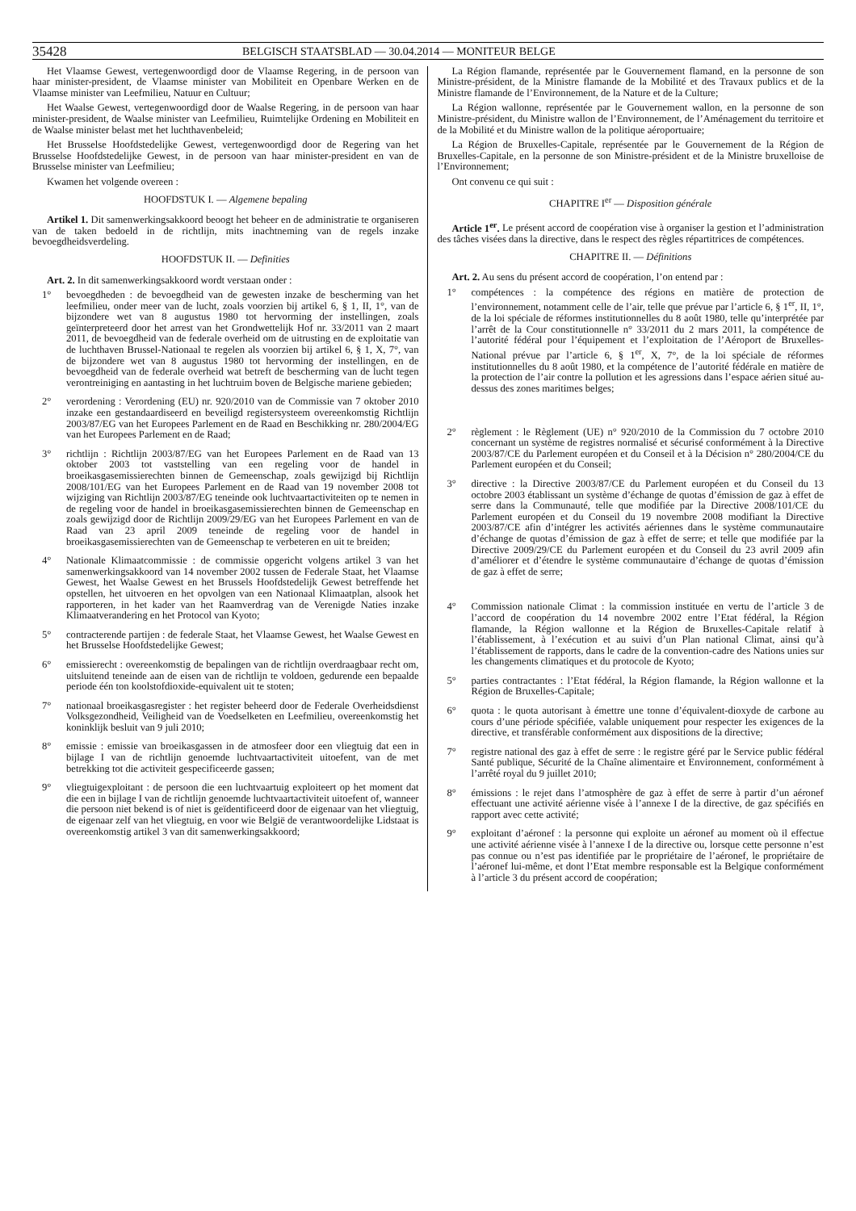35428 BELGISCH STAATSBLAD — 30.04.2014 — MONITEUR BELGE
Het Vlaamse Gewest, vertegenwoordigd door de Vlaamse Regering, in de persoon van haar minister-president, de Vlaamse minister van Mobiliteit en Openbare Werken en de Vlaamse minister van Leefmilieu, Natuur en Cultuur;
Het Waalse Gewest, vertegenwoordigd door de Waalse Regering, in de persoon van haar minister-president, de Waalse minister van Leefmilieu, Ruimtelijke Ordening en Mobiliteit en de Waalse minister belast met het luchthavenbeleid;
Het Brusselse Hoofdstedelijke Gewest, vertegenwoordigd door de Regering van het Brusselse Hoofdstedelijke Gewest, in de persoon van haar minister-president en van de Brusselse minister van Leefmilieu;
Kwamen het volgende overeen :
HOOFDSTUK I. — Algemene bepaling
Artikel 1. Dit samenwerkingsakkoord beoogt het beheer en de administratie te organiseren van de taken bedoeld in de richtlijn, mits inachtneming van de regels inzake bevoegdheidsverdeling.
HOOFDSTUK II. — Definities
Art. 2. In dit samenwerkingsakkoord wordt verstaan onder :
1° bevoegdheden : de bevoegdheid van de gewesten inzake de bescherming van het leefmilieu, onder meer van de lucht, zoals voorzien bij artikel 6, § 1, II, 1°, van de bijzondere wet van 8 augustus 1980 tot hervorming der instellingen, zoals geïnterpreteerd door het arrest van het Grondwettelijk Hof nr. 33/2011 van 2 maart 2011, de bevoegdheid van de federale overheid om de uitrusting en de exploitatie van de luchthaven Brussel-Nationaal te regelen als voorzien bij artikel 6, § 1, X, 7°, van de bijzondere wet van 8 augustus 1980 tot hervorming der instellingen, en de bevoegdheid van de federale overheid wat betreft de bescherming van de lucht tegen verontreiniging en aantasting in het luchtruim boven de Belgische mariene gebieden;
2° verordening : Verordening (EU) nr. 920/2010 van de Commissie van 7 oktober 2010 inzake een gestandaardiseerd en beveiligd registersysteem overeenkomstig Richtlijn 2003/87/EG van het Europees Parlement en de Raad en Beschikking nr. 280/2004/EG van het Europees Parlement en de Raad;
3° richtlijn : Richtlijn 2003/87/EG van het Europees Parlement en de Raad van 13 oktober 2003 tot vaststelling van een regeling voor de handel in broeikasgasemissierechten binnen de Gemeenschap, zoals gewijzigd bij Richtlijn 2008/101/EG van het Europees Parlement en de Raad van 19 november 2008 tot wijziging van Richtlijn 2003/87/EG teneinde ook luchtvaartactiviteiten op te nemen in de regeling voor de handel in broeikasgasemissierechten binnen de Gemeenschap en zoals gewijzigd door de Richtlijn 2009/29/EG van het Europees Parlement en van de Raad van 23 april 2009 teneinde de regeling voor de handel in broeikasgasemissierechten van de Gemeenschap te verbeteren en uit te breiden;
4° Nationale Klimaatcommissie : de commissie opgericht volgens artikel 3 van het samenwerkingsakkoord van 14 november 2002 tussen de Federale Staat, het Vlaamse Gewest, het Waalse Gewest en het Brussels Hoofdstedelijk Gewest betreffende het opstellen, het uitvoeren en het opvolgen van een Nationaal Klimaatplan, alsook het rapporteren, in het kader van het Raamverdrag van de Verenigde Naties inzake Klimaatverandering en het Protocol van Kyoto;
5° contracterende partijen : de federale Staat, het Vlaamse Gewest, het Waalse Gewest en het Brusselse Hoofdstedelijke Gewest;
6° emissierecht : overeenkomstig de bepalingen van de richtlijn overdraagbaar recht om, uitsluitend teneinde aan de eisen van de richtlijn te voldoen, gedurende een bepaalde periode één ton koolstofdioxide-equivalent uit te stoten;
7° nationaal broeikasgasregister : het register beheerd door de Federale Overheidsdienst Volksgezondheid, Veiligheid van de Voedselketen en Leefmilieu, overeenkomstig het koninklijk besluit van 9 juli 2010;
8° emissie : emissie van broeikasgassen in de atmosfeer door een vliegtuig dat een in bijlage I van de richtlijn genoemde luchtvaartactiviteit uitoefent, van de met betrekking tot die activiteit gespecificeerde gassen;
9° vliegtuigexploitant : de persoon die een luchtvaartuig exploiteert op het moment dat die een in bijlage I van de richtlijn genoemde luchtvaartactiviteit uitoefent of, wanneer die persoon niet bekend is of niet is geïdentificeerd door de eigenaar van het vliegtuig, de eigenaar zelf van het vliegtuig, en voor wie België de verantwoordelijke Lidstaat is overeenkomstig artikel 3 van dit samenwerkingsakkoord;
La Région flamande, représentée par le Gouvernement flamand, en la personne de son Ministre-président, de la Ministre flamande de la Mobilité et des Travaux publics et de la Ministre flamande de l’Environnement, de la Nature et de la Culture;
La Région wallonne, représentée par le Gouvernement wallon, en la personne de son Ministre-président, du Ministre wallon de l’Environnement, de l’Aménagement du territoire et de la Mobilité et du Ministre wallon de la politique aéroportuaire;
La Région de Bruxelles-Capitale, représentée par le Gouvernement de la Région de Bruxelles-Capitale, en la personne de son Ministre-président et de la Ministre bruxelloise de l’Environnement;
Ont convenu ce qui suit :
CHAPITRE I<sup>er</sup> — Disposition générale
Article 1<sup>er</sup>. Le présent accord de coopération vise à organiser la gestion et l’administration des tâches visées dans la directive, dans le respect des règles répartitrices de compétences.
CHAPITRE II. — Définitions
Art. 2. Au sens du présent accord de coopération, l’on entend par :
1° compétences : la compétence des régions en matière de protection de l’environnement, notamment celle de l’air, telle que prévue par l’article 6, § 1<sup>er</sup>, II, 1°, de la loi spéciale de réformes institutionnelles du 8 août 1980, telle qu’interprétée par l’arrêt de la Cour constitutionnelle n° 33/2011 du 2 mars 2011, la compétence de l’autorité fédéral pour l’équipement et l’exploitation de l’Aéroport de Bruxelles-National prévue par l’article 6, § 1<sup>er</sup>, X, 7°, de la loi spéciale de réformes institutionnelles du 8 août 1980, et la compétence de l’autorité fédérale en matière de la protection de l’air contre la pollution et les agressions dans l’espace aérien situé au-dessus des zones maritimes belges;
2° règlement : le Règlement (UE) n° 920/2010 de la Commission du 7 octobre 2010 concernant un système de registres normalisé et sécurisé conformément à la Directive 2003/87/CE du Parlement européen et du Conseil et à la Décision n° 280/2004/CE du Parlement européen et du Conseil;
3° directive : la Directive 2003/87/CE du Parlement européen et du Conseil du 13 octobre 2003 établissant un système d’échange de quotas d’émission de gaz à effet de serre dans la Communauté, telle que modifiée par la Directive 2008/101/CE du Parlement européen et du Conseil du 19 novembre 2008 modifiant la Directive 2003/87/CE afin d’intégrer les activités aériennes dans le système communautaire d’échange de quotas d’émission de gaz à effet de serre; et telle que modifiée par la Directive 2009/29/CE du Parlement européen et du Conseil du 23 avril 2009 afin d’améliorer et d’étendre le système communautaire d’échange de quotas d’émission de gaz à effet de serre;
4° Commission nationale Climat : la commission instituée en vertu de l’article 3 de l’accord de coopération du 14 novembre 2002 entre l’Etat fédéral, la Région flamande, la Région wallonne et la Région de Bruxelles-Capitale relatif à l’établissement, à l’exécution et au suivi d’un Plan national Climat, ainsi qu’à l’établissement de rapports, dans le cadre de la convention-cadre des Nations unies sur les changements climatiques et du protocole de Kyoto;
5° parties contractantes : l’Etat fédéral, la Région flamande, la Région wallonne et la Région de Bruxelles-Capitale;
6° quota : le quota autorisant à émettre une tonne d’équivalent-dioxyde de carbone au cours d’une période spécifiée, valable uniquement pour respecter les exigences de la directive, et transférable conformément aux dispositions de la directive;
7° registre national des gaz à effet de serre : le registre géré par le Service public fédéral Santé publique, Sécurité de la Chaîne alimentaire et Environnement, conformément à l’arrêté royal du 9 juillet 2010;
8° émissions : le rejet dans l’atmosphère de gaz à effet de serre à partir d’un aéronef effectuant une activité aérienne visée à l’annexe I de la directive, de gaz spécifiés en rapport avec cette activité;
9° exploitant d’aéronef : la personne qui exploite un aéronef au moment où il effectue une activité aérienne visée à l’annexe I de la directive ou, lorsque cette personne n’est pas connue ou n’est pas identifiée par le propriétaire de l’aéronef, le propriétaire de l’aéronef lui-même, et dont l’Etat membre responsable est la Belgique conformément à l’article 3 du présent accord de coopération;